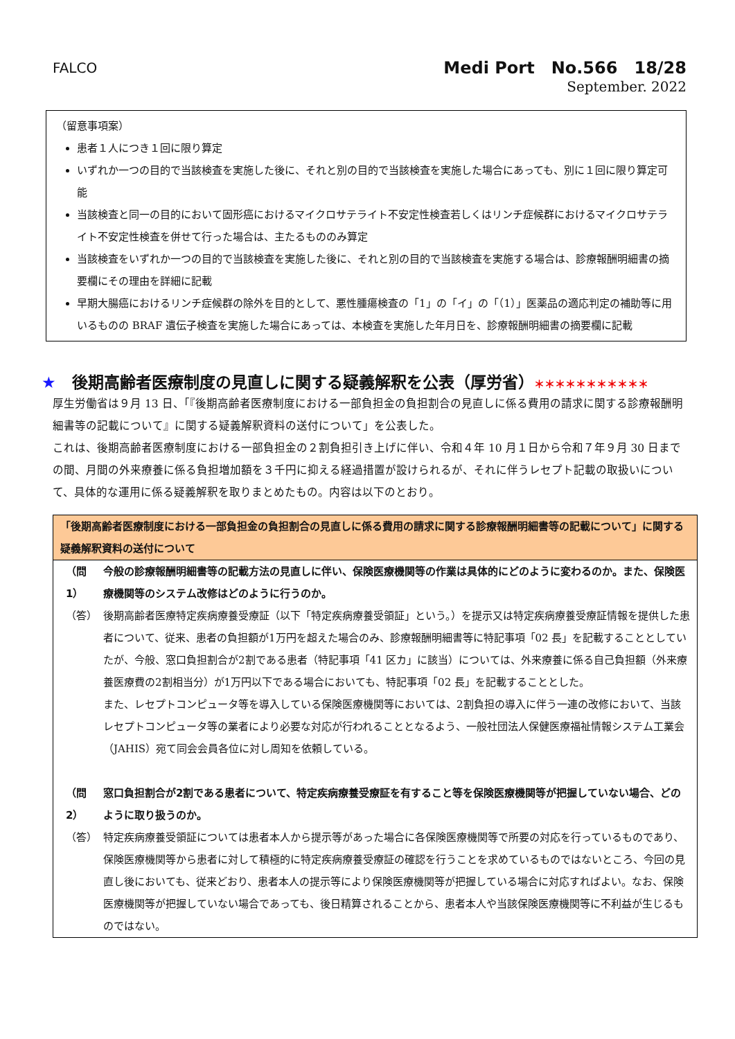FALCO
Medi Port　No.566　18/28
September. 2022
（留意事項案）
患者１人につき１回に限り算定
いずれか一つの目的で当該検査を実施した後に、それと別の目的で当該検査を実施した場合にあっても、別に１回に限り算定可能
当該検査と同一の目的において固形癌におけるマイクロサテライト不安定性検査若しくはリンチ症候群におけるマイクロサテライト不安定性検査を併せて行った場合は、主たるもののみ算定
当該検査をいずれか一つの目的で当該検査を実施した後に、それと別の目的で当該検査を実施する場合は、診療報酬明細書の摘要欄にその理由を詳細に記載
早期大腸癌におけるリンチ症候群の除外を目的として、悪性腫瘍検査の「1」の「イ」の「（1）」医薬品の適応判定の補助等に用いるものの BRAF 遺伝子検査を実施した場合にあっては、本検査を実施した年月日を、診療報酬明細書の摘要欄に記載
★　後期高齢者医療制度の見直しに関する疑義解釈を公表（厚労省）＊＊＊＊＊＊＊＊＊＊＊
厚生労働省は９月 13 日、「『後期高齢者医療制度における一部負担金の負担割合の見直しに係る費用の請求に関する診療報酬明細書等の記載について』に関する疑義解釈資料の送付について」を公表した。
これは、後期高齢者医療制度における一部負担金の２割負担引き上げに伴い、令和４年 10 月１日から令和７年９月 30 日までの間、月間の外来療養に係る負担増加額を３千円に抑える経過措置が設けられるが、それに伴うレセプト記載の取扱いについて、具体的な運用に係る疑義解釈を取りまとめたもの。内容は以下のとおり。
「後期高齢者医療制度における一部負担金の負担割合の見直しに係る費用の請求に関する診療報酬明細書等の記載について」に関する疑義解釈資料の送付について
（問1） 今般の診療報酬明細書等の記載方法の見直しに伴い、保険医療機関等の作業は具体的にどのように変わるのか。また、保険医療機関等のシステム改修はどのように行うのか。
（答） 後期高齢者医療特定疾病療養受療証（以下「特定疾病療養受領証」という。）を提示又は特定疾病療養受療証情報を提供した患者について、従来、患者の負担額が1万円を超えた場合のみ、診療報酬明細書等に特記事項「02 長」を記載することとしていたが、今般、窓口負担割合が2割である患者（特記事項「41 区カ」に該当）については、外来療養に係る自己負担額（外来療養医療費の2割相当分）が1万円以下である場合においても、特記事項「02 長」を記載することとした。
また、レセプトコンピュータ等を導入している保険医療機関等においては、2割負担の導入に伴う一連の改修において、当該レセプトコンピュータ等の業者により必要な対応が行われることとなるよう、一般社団法人保健医療福祉情報システム工業会（JAHIS）宛て同会会員各位に対し周知を依頼している。
（問2） 窓口負担割合が2割である患者について、特定疾病療養受療証を有すること等を保険医療機関等が把握していない場合、どのように取り扱うのか。
（答） 特定疾病療養受領証については患者本人から提示等があった場合に各保険医療機関等で所要の対応を行っているものであり、保険医療機関等から患者に対して積極的に特定疾病療養受療証の確認を行うことを求めているものではないところ、今回の見直し後においても、従来どおり、患者本人の提示等により保険医療機関等が把握している場合に対応すればよい。なお、保険医療機関等が把握していない場合であっても、後日精算されることから、患者本人や当該保険医療機関等に不利益が生じるものではない。